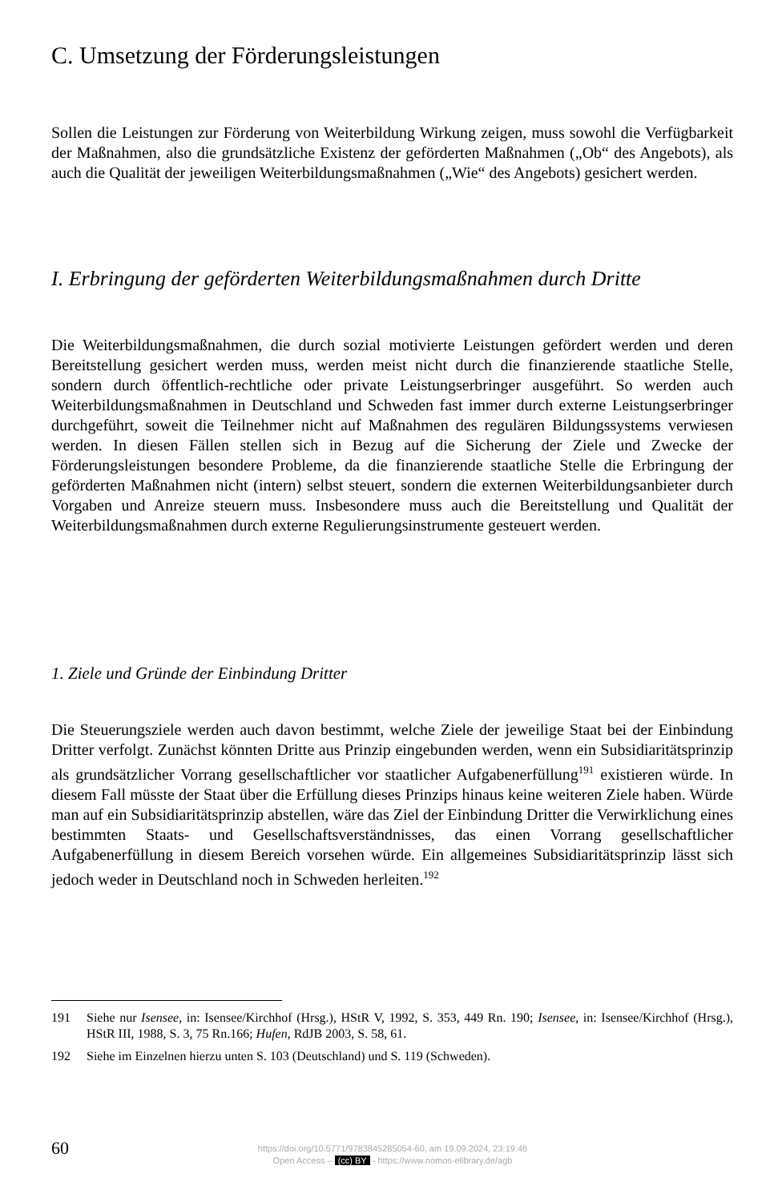C. Umsetzung der Förderungsleistungen
Sollen die Leistungen zur Förderung von Weiterbildung Wirkung zeigen, muss sowohl die Verfügbarkeit der Maßnahmen, also die grundsätzliche Existenz der geförderten Maßnahmen („Ob“ des Angebots), als auch die Qualität der jeweiligen Weiterbildungsmaßnahmen („Wie“ des Angebots) gesichert werden.
I. Erbringung der geförderten Weiterbildungsmaßnahmen durch Dritte
Die Weiterbildungsmaßnahmen, die durch sozial motivierte Leistungen gefördert werden und deren Bereitstellung gesichert werden muss, werden meist nicht durch die finanzierende staatliche Stelle, sondern durch öffentlich-rechtliche oder private Leistungserbringer ausgeführt. So werden auch Weiterbildungsmaßnahmen in Deutschland und Schweden fast immer durch externe Leistungserbringer durchgeführt, soweit die Teilnehmer nicht auf Maßnahmen des regulären Bildungssystems verwiesen werden. In diesen Fällen stellen sich in Bezug auf die Sicherung der Ziele und Zwecke der Förderungsleistungen besondere Probleme, da die finanzierende staatliche Stelle die Erbringung der geförderten Maßnahmen nicht (intern) selbst steuert, sondern die externen Weiterbildungsanbieter durch Vorgaben und Anreize steuern muss. Insbesondere muss auch die Bereitstellung und Qualität der Weiterbildungsmaßnahmen durch externe Regulierungsinstrumente gesteuert werden.
1. Ziele und Gründe der Einbindung Dritter
Die Steuerungsziele werden auch davon bestimmt, welche Ziele der jeweilige Staat bei der Einbindung Dritter verfolgt. Zunächst könnten Dritte aus Prinzip eingebunden werden, wenn ein Subsidiaritätsprinzip als grundsätzlicher Vorrang gesellschaftlicher vor staatlicher Aufgabenerfüllung<sup>191</sup> existieren würde. In diesem Fall müsste der Staat über die Erfüllung dieses Prinzips hinaus keine weiteren Ziele haben. Würde man auf ein Subsidiaritätsprinzip abstellen, wäre das Ziel der Einbindung Dritter die Verwirklichung eines bestimmten Staats- und Gesellschaftsverständnisses, das einen Vorrang gesellschaftlicher Aufgabenerfüllung in diesem Bereich vorsehen würde. Ein allgemeines Subsidiaritätsprinzip lässt sich jedoch weder in Deutschland noch in Schweden herleiten.<sup>192</sup>
191 Siehe nur Isensee, in: Isensee/Kirchhof (Hrsg.), HStR V, 1992, S. 353, 449 Rn. 190; Isensee, in: Isensee/Kirchhof (Hrsg.), HStR III, 1988, S. 3, 75 Rn.166; Hufen, RdJB 2003, S. 58, 61.
192 Siehe im Einzelnen hierzu unten S. 103 (Deutschland) und S. 119 (Schweden).
60
https://doi.org/10.5771/9783845285054-60, am 19.09.2024, 23:19:46
Open Access – (cc) BY - https://www.nomos-elibrary.de/agb